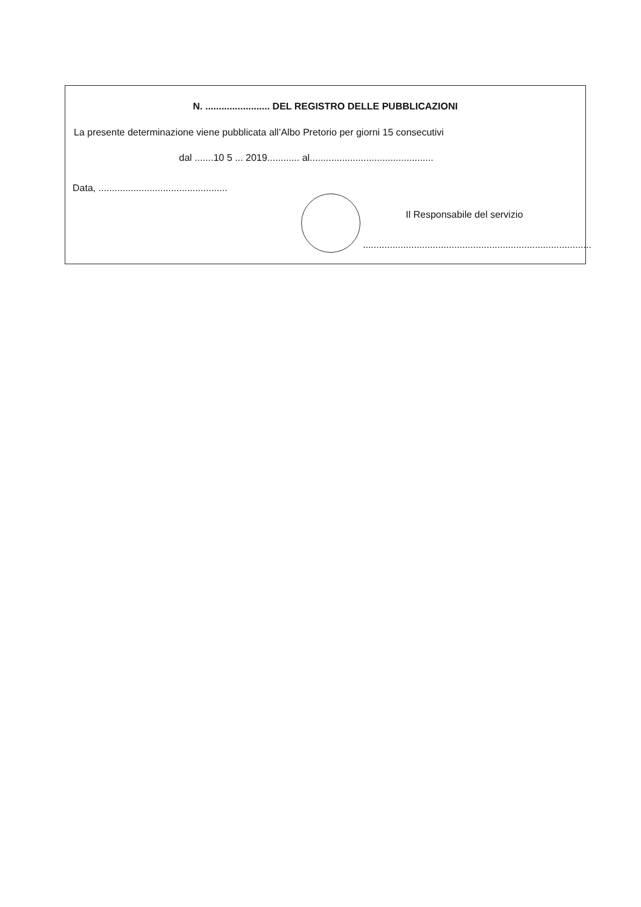N. ........................ DEL REGISTRO DELLE PUBBLICAZIONI
La presente determinazione viene pubblicata all’Albo Pretorio per giorni 15 consecutivi
dal .......10 5 ... 2019............ al..............................................
Data, ................................................
Il Responsabile del servizio
.....................................................................................